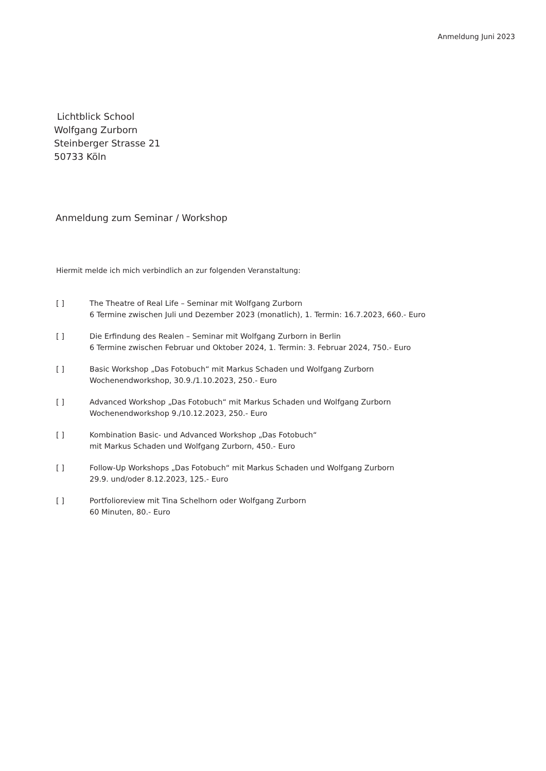Anmeldung Juni 2023
Lichtblick School
Wolfgang Zurborn
Steinberger Strasse 21
50733 Köln
Anmeldung zum Seminar / Workshop
Hiermit melde ich mich verbindlich an zur folgenden Veranstaltung:
[ ] The Theatre of Real Life – Seminar mit Wolfgang Zurborn
6 Termine zwischen Juli und Dezember 2023 (monatlich), 1. Termin: 16.7.2023, 660.- Euro
[ ] Die Erfindung des Realen – Seminar mit Wolfgang Zurborn in Berlin
6 Termine zwischen Februar und Oktober 2024, 1. Termin: 3. Februar 2024, 750.- Euro
[ ] Basic Workshop „Das Fotobuch“ mit Markus Schaden und Wolfgang Zurborn
Wochenendworkshop, 30.9./1.10.2023, 250.- Euro
[ ] Advanced Workshop „Das Fotobuch“ mit Markus Schaden und Wolfgang Zurborn
Wochenendworkshop 9./10.12.2023, 250.- Euro
[ ] Kombination Basic- und Advanced Workshop „Das Fotobuch“
mit Markus Schaden und Wolfgang Zurborn, 450.- Euro
[ ] Follow-Up Workshops „Das Fotobuch“ mit Markus Schaden und Wolfgang Zurborn
29.9. und/oder 8.12.2023, 125.- Euro
[ ] Portfolioreview mit Tina Schelhorn oder Wolfgang Zurborn
60 Minuten, 80.- Euro